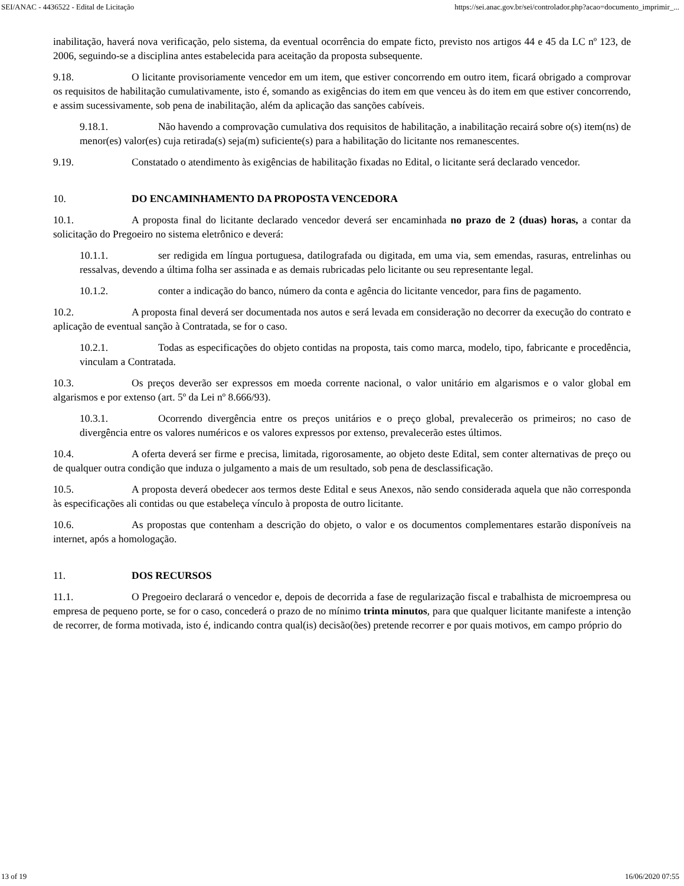SEI/ANAC - 4436522 - Edital de Licitação https://sei.anac.gov.br/sei/controlador.php?acao=documento_imprimir_...
inabilitação, haverá nova verificação, pelo sistema, da eventual ocorrência do empate ficto, previsto nos artigos 44 e 45 da LC nº 123, de 2006, seguindo-se a disciplina antes estabelecida para aceitação da proposta subsequente.
9.18. O licitante provisoriamente vencedor em um item, que estiver concorrendo em outro item, ficará obrigado a comprovar os requisitos de habilitação cumulativamente, isto é, somando as exigências do item em que venceu às do item em que estiver concorrendo, e assim sucessivamente, sob pena de inabilitação, além da aplicação das sanções cabíveis.
9.18.1. Não havendo a comprovação cumulativa dos requisitos de habilitação, a inabilitação recairá sobre o(s) item(ns) de menor(es) valor(es) cuja retirada(s) seja(m) suficiente(s) para a habilitação do licitante nos remanescentes.
9.19. Constatado o atendimento às exigências de habilitação fixadas no Edital, o licitante será declarado vencedor.
10. DO ENCAMINHAMENTO DA PROPOSTA VENCEDORA
10.1. A proposta final do licitante declarado vencedor deverá ser encaminhada no prazo de 2 (duas) horas, a contar da solicitação do Pregoeiro no sistema eletrônico e deverá:
10.1.1. ser redigida em língua portuguesa, datilografada ou digitada, em uma via, sem emendas, rasuras, entrelinhas ou ressalvas, devendo a última folha ser assinada e as demais rubricadas pelo licitante ou seu representante legal.
10.1.2. conter a indicação do banco, número da conta e agência do licitante vencedor, para fins de pagamento.
10.2. A proposta final deverá ser documentada nos autos e será levada em consideração no decorrer da execução do contrato e aplicação de eventual sanção à Contratada, se for o caso.
10.2.1. Todas as especificações do objeto contidas na proposta, tais como marca, modelo, tipo, fabricante e procedência, vinculam a Contratada.
10.3. Os preços deverão ser expressos em moeda corrente nacional, o valor unitário em algarismos e o valor global em algarismos e por extenso (art. 5º da Lei nº 8.666/93).
10.3.1. Ocorrendo divergência entre os preços unitários e o preço global, prevalecerão os primeiros; no caso de divergência entre os valores numéricos e os valores expressos por extenso, prevalecerão estes últimos.
10.4. A oferta deverá ser firme e precisa, limitada, rigorosamente, ao objeto deste Edital, sem conter alternativas de preço ou de qualquer outra condição que induza o julgamento a mais de um resultado, sob pena de desclassificação.
10.5. A proposta deverá obedecer aos termos deste Edital e seus Anexos, não sendo considerada aquela que não corresponda às especificações ali contidas ou que estabeleça vínculo à proposta de outro licitante.
10.6. As propostas que contenham a descrição do objeto, o valor e os documentos complementares estarão disponíveis na internet, após a homologação.
11. DOS RECURSOS
11.1. O Pregoeiro declarará o vencedor e, depois de decorrida a fase de regularização fiscal e trabalhista de microempresa ou empresa de pequeno porte, se for o caso, concederá o prazo de no mínimo trinta minutos, para que qualquer licitante manifeste a intenção de recorrer, de forma motivada, isto é, indicando contra qual(is) decisão(ões) pretende recorrer e por quais motivos, em campo próprio do
13 of 19 16/06/2020 07:55